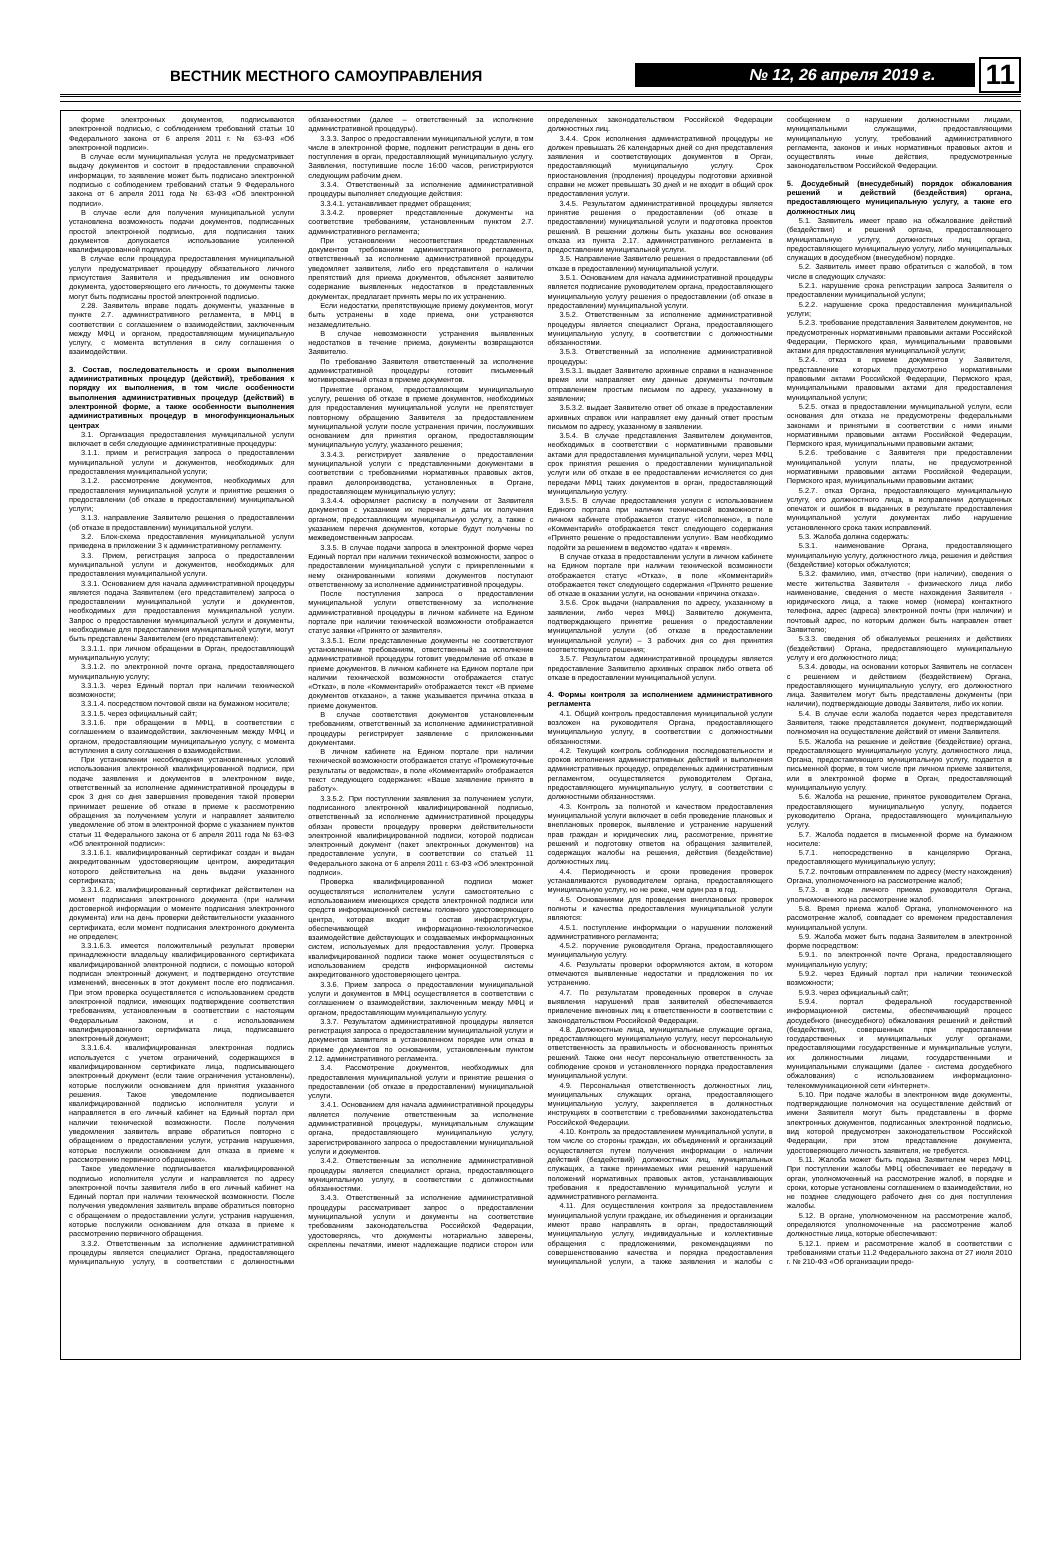ВЕСТНИК МЕСТНОГО САМОУПРАВЛЕНИЯ
№ 12, 26 апреля 2019 г.
11
форме электронных документов, подписываются электронной подписью, с соблюдением требований статьи 10 Федерального закона от 6 апреля 2011 г. № 63-ФЗ «Об электронной подписи».
В случае если муниципальная услуга не предусматривает выдачу документов и состоит в предоставлении справочной информации, то заявление может быть подписано электронной подписью с соблюдением требований статьи 9 Федерального закона от 6 апреля 2011 года № 63-ФЗ «Об электронной подписи».
В случае если для получения муниципальной услуги установлена возможность подачи документов, подписанных простой электронной подписью, для подписания таких документов допускается использование усиленной квалифицированной подписи.
В случае если процедура предоставления муниципальной услуги предусматривает процедуру обязательного личного присутствия Заявителя и предъявления им основного документа, удостоверяющего его личность, то документы также могут быть подписаны простой электронной подписью.
2.28. Заявитель вправе подать документы, указанные в пункте 2.7. административного регламента, в МФЦ в соответствии с соглашением о взаимодействии, заключенным между МФЦ и органом, предоставляющим муниципальную услугу, с момента вступления в силу соглашения о взаимодействии.
3. Состав, последовательность и сроки выполнения административных процедур (действий), требования к порядку их выполнения, в том числе особенности выполнения административных процедур (действий) в электронной форме, а также особенности выполнения административных процедур в многофункциональных центрах
3.1. Организация предоставления муниципальной услуги включает в себя следующие административные процедуры:
3.1.1. прием и регистрация запроса о предоставлении муниципальной услуги и документов, необходимых для предоставления муниципальной услуги;
3.1.2. рассмотрение документов, необходимых для предоставления муниципальной услуги и принятие решения о предоставлении (об отказе в предоставлении) муниципальной услуги;
3.1.3. направление Заявителю решения о предоставлении (об отказе в предоставлении) муниципальной услуги.
3.2. Блок-схема предоставления муниципальной услуги приведена в приложении 3 к административному регламенту.
3.3. Прием, регистрация запроса о предоставлении муниципальной услуги и документов, необходимых для предоставления муниципальной услуги.
3.3.1. Основанием для начала административной процедуры является подача Заявителем (его представителем) запроса о предоставлении муниципальной услуги и документов, необходимых для предоставления муниципальной услуги. Запрос о предоставлении муниципальной услуги и документы, необходимые для предоставления муниципальной услуги, могут быть представлены Заявителем (его представителем):
3.3.1.1. при личном обращении в Орган, предоставляющий муниципальную услугу;
3.3.1.2. по электронной почте органа, предоставляющего муниципальную услугу;
3.3.1.3. через Единый портал при наличии технической возможности;
3.3.1.4. посредством почтовой связи на бумажном носителе;
3.3.1.5. через официальный сайт;
3.3.1.6. при обращении в МФЦ, в соответствии с соглашением о взаимодействии, заключенным между МФЦ и органом, предоставляющим муниципальную услугу, с момента вступления в силу соглашения о взаимодействии.
При установлении несоблюдения установленных условий использования электронной квалифицированной подписи, при подаче заявления и документов в электронном виде, ответственный за исполнение административной процедуры в срок 3 дня со дня завершения проведения такой проверки принимает решение об отказе в приеме к рассмотрению обращения за получением услуги и направляет заявителю уведомление об этом в электронной форме с указанием пунктов статьи 11 Федерального закона от 6 апреля 2011 года № 63-ФЗ «Об электронной подписи»:
3.3.1.6.1. квалифицированный сертификат создан и выдан аккредитованным удостоверяющим центром, аккредитация которого действительна на день выдачи указанного сертификата;
3.3.1.6.2. квалифицированный сертификат действителен на момент подписания электронного документа (при наличии достоверной информации о моменте подписания электронного документа) или на день проверки действительности указанного сертификата, если момент подписания электронного документа не определен;
3.3.1.6.3. имеется положительный результат проверки принадлежности владельцу квалифицированного сертификата квалифицированной электронной подписи, с помощью которой подписан электронный документ, и подтверждено отсутствие изменений, внесенных в этот документ после его подписания. При этом проверка осуществляется с использованием средств электронной подписи, имеющих подтверждение соответствия требованиям, установленным в соответствии с настоящим Федеральным законом, и с использованием квалифицированного сертификата лица, подписавшего электронный документ;
3.3.1.6.4. квалифицированная электронная подпись используется с учетом ограничений, содержащихся в квалифицированном сертификате лица, подписывающего электронный документ (если такие ограничения установлены), которые послужили основанием для принятия указанного решения. Такое уведомление подписывается квалифицированной подписью исполнителя услуги и направляется в его личный кабинет на Единый портал при наличии технической возможности. После получения уведомления заявитель вправе обратиться повторно с обращением о предоставлении услуги, устранив нарушения, которые послужили основанием для отказа в приеме к рассмотрению первичного обращения».
Такое уведомление подписывается квалифицированной подписью исполнителя услуги и направляется по адресу электронной почты заявителя либо в его личный кабинет на Единый портал при наличии технической возможности. После получения уведомления заявитель вправе обратиться повторно с обращением о предоставлении услуги, устранив нарушения, которые послужили основанием для отказа в приеме к рассмотрению первичного обращения.
3.3.2. Ответственным за исполнение административной процедуры является специалист Органа, предоставляющего муниципальную услугу, в соответствии с должностными обязанностями (далее – ответственный за исполнение административной процедуры).
3.3.3. Запрос о предоставлении муниципальной услуги, в том числе в электронной форме, подлежит регистрации в день его поступления в орган, предоставляющий муниципальную услугу. Заявления, поступившие после 16:00 часов, регистрируются следующим рабочим днем.
3.3.4. Ответственный за исполнение административной процедуры выполняет следующие действия:
3.3.4.1. устанавливает предмет обращения;
3.3.4.2. проверяет представленные документы на соответствие требованиям, установленным пунктом 2.7. административного регламента;
При установлении несоответствия представленных документов требованиям административного регламента, ответственный за исполнение административной процедуры уведомляет заявителя, либо его представителя о наличии препятствий для приема документов, объясняет заявителю содержание выявленных недостатков в представленных документах, предлагает принять меры по их устранению.
Если недостатки, препятствующие приему документов, могут быть устранены в ходе приема, они устраняются незамедлительно.
В случае невозможности устранения выявленных недостатков в течение приема, документы возвращаются Заявителю.
По требованию Заявителя ответственный за исполнение административной процедуры готовит письменный мотивированный отказ в приеме документов.
Принятие органом, предоставляющим муниципальную услугу, решения об отказе в приеме документов, необходимых для предоставления муниципальной услуги не препятствует повторному обращению Заявителя за предоставлением муниципальной услуги после устранения причин, послуживших основанием для принятия органом, предоставляющим муниципальную услугу, указанного решения;
3.3.4.3. регистрирует заявление о предоставлении муниципальной услуги с представленными документами в соответствии с требованиями нормативных правовых актов, правил делопроизводства, установленных в Органе, предоставляющем муниципальную услугу;
3.3.4.4. оформляет расписку в получении от Заявителя документов с указанием их перечня и даты их получения органом, предоставляющим муниципальную услугу, а также с указанием перечня документов, которые будут получены по межведомственным запросам.
3.3.5. В случае подачи запроса в электронной форме через Единый портал при наличии технической возможности, запрос о предоставлении муниципальной услуги с прикрепленными к нему сканированными копиями документов поступают ответственному за исполнение административной процедуры.
После поступления запроса о предоставлении муниципальной услуги ответственному за исполнение административной процедуры в личном кабинете на Едином портале при наличии технической возможности отображается статус заявки «Принято от заявителя».
3.3.5.1. Если представленные документы не соответствуют установленным требованиям, ответственный за исполнение административной процедуры готовит уведомление об отказе в приеме документов. В личном кабинете на Едином портале при наличии технической возможности отображается статус «Отказ», в поле «Комментарий» отображается текст «В приеме документов отказано», а также указывается причина отказа в приеме документов.
В случае соответствия документов установленным требованиям, ответственный за исполнение административной процедуры регистрирует заявление с приложенными документами.
В личном кабинете на Едином портале при наличии технической возможности отображается статус «Промежуточные результаты от ведомства», в поле «Комментарий» отображается текст следующего содержания: «Ваше заявление принято в работу».
3.3.5.2. При поступлении заявления за получением услуги, подписанного электронной квалифицированной подписью, ответственный за исполнение административной процедуры обязан провести процедуру проверки действительности электронной квалифицированной подписи, которой подписан электронный документ (пакет электронных документов) на предоставление услуги, в соответствии со статьей 11 Федерального закона от 6 апреля 2011 г. 63-ФЗ «Об электронной подписи».
Проверка квалифицированной подписи может осуществляться исполнителем услуги самостоятельно с использованием имеющихся средств электронной подписи или средств информационной системы головного удостоверяющего центра, которая входит в состав инфраструктуры, обеспечивающей информационно-технологическое взаимодействие действующих и создаваемых информационных систем, используемых для предоставления услуг. Проверка квалифицированной подписи также может осуществляться с использованием средств информационной системы аккредитованного удостоверяющего центра.
3.3.6. Прием запроса о предоставлении муниципальной услуги и документов в МФЦ осуществляется в соответствии с соглашением о взаимодействии, заключенным между МФЦ и органом, предоставляющим муниципальную услугу.
3.3.7. Результатом административной процедуры является регистрация запроса о предоставлении муниципальной услуги и документов заявителя в установленном порядке или отказ в приеме документов по основаниям, установленным пунктом 2.12. административного регламента.
3.4. Рассмотрение документов, необходимых для предоставления муниципальной услуги и принятие решения о предоставлении (об отказе в предоставлении) муниципальной услуги.
3.4.1. Основанием для начала административной процедуры является получение ответственным за исполнение административной процедуры, муниципальным служащим органа, предоставляющего муниципальную услугу, зарегистрированного запроса о предоставлении муниципальной услуги и документов.
3.4.2. Ответственным за исполнение административной процедуры является специалист органа, предоставляющего муниципальную услугу, в соответствии с должностными обязанностями.
3.4.3. Ответственный за исполнение административной процедуры рассматривает запрос о предоставлении муниципальной услуги и документы на соответствие требованиям законодательства Российской Федерации, удостоверяясь, что документы нотариально заверены, скреплены печатями, имеют надлежащие подписи сторон или определенных законодательством Российской Федерации должностных лиц.
3.4.4. Срок исполнения административной процедуры не должен превышать 26 календарных дней со дня представления заявления и соответствующих документов в Орган, предоставляющий муниципальную услугу. Срок приостановления (продления) процедуры подготовки архивной справки не может превышать 30 дней и не входит в общий срок предоставления услуги.
3.4.5. Результатом административной процедуры является принятие решения о предоставлении (об отказе в предоставлении) муниципальной услуги и подготовка проектов решений. В решении должны быть указаны все основания отказа из пункта 2.17. административного регламента в предоставлении муниципальной услуги.
3.5. Направление Заявителю решения о предоставлении (об отказе в предоставлении) муниципальной услуги.
3.5.1. Основанием для начала административной процедуры является подписание руководителем органа, предоставляющего муниципальную услугу решения о предоставлении (об отказе в предоставлении) муниципальной услуги.
3.5.2. Ответственным за исполнение административной процедуры является специалист Органа, предоставляющего муниципальную услугу, в соответствии с должностными обязанностями.
3.5.3. Ответственный за исполнение административной процедуры:
3.5.3.1. выдает Заявителю архивные справки в назначенное время или направляет ему данные документы почтовым отправлением простым письмом по адресу, указанному в заявлении;
3.5.3.2. выдает Заявителю ответ об отказе в предоставлении архивных справок или направляет ему данный ответ простым письмом по адресу, указанному в заявлении.
3.5.4. В случае представления Заявителем документов, необходимых в соответствии с нормативными правовыми актами для предоставления муниципальной услуги, через МФЦ срок принятия решения о предоставлении муниципальной услуги или об отказе в ее предоставлении исчисляется со дня передачи МФЦ таких документов в орган, предоставляющий муниципальную услугу.
3.5.5. В случае предоставления услуги с использованием Единого портала при наличии технической возможности в личном кабинете отображается статус «Исполнено», в поле «Комментарий» отображается текст следующего содержания «Принято решение о предоставлении услуги». Вам необходимо подойти за решением в ведомство «дата» к «время».
В случае отказа в предоставлении услуги в личном кабинете на Едином портале при наличии технической возможности отображается статус «Отказ», в поле «Комментарий» отображается текст следующего содержания «Принято решение об отказе в оказании услуги, на основании «причина отказа».
3.5.6. Срок выдачи (направления по адресу, указанному в заявлении, либо через МФЦ) Заявителю документа, подтверждающего принятие решения о предоставлении муниципальной услуги (об отказе в предоставлении муниципальной услуги) – 3 рабочих дня со дня принятия соответствующего решения;
3.5.7. Результатом административной процедуры является предоставление Заявителю архивных справок либо ответа об отказе в предоставлении муниципальной услуги.
4. Формы контроля за исполнением административного регламента
4.1. Общий контроль предоставления муниципальной услуги возложен на руководителя Органа, предоставляющего муниципальную услугу, в соответствии с должностными обязанностями.
4.2. Текущий контроль соблюдения последовательности и сроков исполнения административных действий и выполнения административных процедур, определенных административным регламентом, осуществляется руководителем Органа, предоставляющего муниципальную услугу, в соответствии с должностными обязанностями.
4.3. Контроль за полнотой и качеством предоставления муниципальной услуги включает в себя проведение плановых и внеплановых проверок, выявление и устранение нарушений прав граждан и юридических лиц, рассмотрение, принятие решений и подготовку ответов на обращения заявителей, содержащих жалобы на решения, действия (бездействие) должностных лиц.
4.4. Периодичность и сроки проведения проверок устанавливаются руководителем органа, предоставляющего муниципальную услугу, но не реже, чем один раз в год.
4.5. Основаниями для проведения внеплановых проверок полноты и качества предоставления муниципальной услуги являются:
4.5.1. поступление информации о нарушении положений административного регламента;
4.5.2. поручение руководителя Органа, предоставляющего муниципальную услугу.
4.6. Результаты проверки оформляются актом, в котором отмечаются выявленные недостатки и предложения по их устранению.
4.7. По результатам проведенных проверок в случае выявления нарушений прав заявителей обеспечивается привлечение виновных лиц к ответственности в соответствии с законодательством Российской Федерации.
4.8. Должностные лица, муниципальные служащие органа, предоставляющего муниципальную услугу, несут персональную ответственность за правильность и обоснованность принятых решений. Также они несут персональную ответственность за соблюдение сроков и установленного порядка предоставления муниципальной услуги.
4.9. Персональная ответственность должностных лиц, муниципальных служащих органа, предоставляющего муниципальную услугу, закрепляется в должностных инструкциях в соответствии с требованиями законодательства Российской Федерации.
4.10. Контроль за предоставлением муниципальной услуги, в том числе со стороны граждан, их объединений и организаций осуществляется путем получения информации о наличии действий (бездействий) должностных лиц, муниципальных служащих, а также принимаемых ими решений нарушений положений нормативных правовых актов, устанавливающих требования к предоставлению муниципальной услуги и административного регламента.
4.11. Для осуществления контроля за предоставлением муниципальной услуги граждане, их объединения и организации имеют право направлять в орган, предоставляющий муниципальную услугу, индивидуальные и коллективные обращения с предложениями, рекомендациями по совершенствованию качества и порядка предоставления муниципальной услуги, а также заявления и жалобы с сообщением о нарушении должностными лицами, муниципальными служащими, предоставляющими муниципальную услугу, требований административного регламента, законов и иных нормативных правовых актов и осуществлять иные действия, предусмотренные законодательством Российской Федерации.
5. Досудебный (внесудебный) порядок обжалования решений и действий (бездействия) органа, предоставляющего муниципальную услугу, а также его должностных лиц
5.1. Заявитель имеет право на обжалование действий (бездействия) и решений органа, предоставляющего муниципальную услугу, должностных лиц органа, предоставляющего муниципальную услугу, либо муниципальных служащих в досудебном (внесудебном) порядке.
5.2. Заявитель имеет право обратиться с жалобой, в том числе в следующих случаях:
5.2.1. нарушение срока регистрации запроса Заявителя о предоставлении муниципальной услуги;
5.2.2. нарушение срока предоставления муниципальной услуги;
5.2.3. требование представления Заявителем документов, не предусмотренных нормативными правовыми актами Российской Федерации, Пермского края, муниципальными правовыми актами для предоставления муниципальной услуги;
5.2.4. отказ в приеме документов у Заявителя, представление которых предусмотрено нормативными правовыми актами Российской Федерации, Пермского края, муниципальными правовыми актами для предоставления муниципальной услуги;
5.2.5. отказ в предоставлении муниципальной услуги, если основания для отказа не предусмотрены федеральными законами и принятыми в соответствии с ними иными нормативными правовыми актами Российской Федерации, Пермского края, муниципальными правовыми актами;
5.2.6. требование с Заявителя при предоставлении муниципальной услуги платы, не предусмотренной нормативными правовыми актами Российской Федерации, Пермского края, муниципальными правовыми актами;
5.2.7. отказ Органа, предоставляющего муниципальную услугу, его должностного лица, в исправлении допущенных опечаток и ошибок в выданных в результате предоставления муниципальной услуги документах либо нарушение установленного срока таких исправлений.
5.3. Жалоба должна содержать:
5.3.1. наименование Органа, предоставляющего муниципальную услугу, должностного лица, решения и действия (бездействие) которых обжалуются;
5.3.2. фамилию, имя, отчество (при наличии), сведения о месте жительства Заявителя - физического лица либо наименование, сведения о месте нахождения Заявителя - юридического лица, а также номер (номера) контактного телефона, адрес (адреса) электронной почты (при наличии) и почтовый адрес, по которым должен быть направлен ответ Заявителю;
5.3.3. сведения об обжалуемых решениях и действиях (бездействии) Органа, предоставляющего муниципальную услугу и его должностного лица;
5.3.4. доводы, на основании которых Заявитель не согласен с решением и действием (бездействием) Органа, предоставляющего муниципальную услугу, его должностного лица. Заявителем могут быть представлены документы (при наличии), подтверждающие доводы Заявителя, либо их копии.
5.4. В случае если жалоба подается через представителя Заявителя, также представляется документ, подтверждающий полномочия на осуществление действий от имени Заявителя.
5.5. Жалоба на решение и действие (бездействие) органа, предоставляющего муниципальную услугу, должностного лица, Органа, предоставляющего муниципальную услугу, подается в письменной форме, в том числе при личном приеме заявителя, или в электронной форме в Орган, предоставляющий муниципальную услугу.
5.6. Жалоба на решение, принятое руководителем Органа, предоставляющего муниципальную услугу, подается руководителю Органа, предоставляющего муниципальную услугу.
5.7. Жалоба подается в письменной форме на бумажном носителе:
5.7.1. непосредственно в канцелярию Органа, предоставляющего муниципальную услугу;
5.7.2. почтовым отправлением по адресу (месту нахождения) Органа, уполномоченного на рассмотрение жалоб;
5.7.3. в ходе личного приема руководителя Органа, уполномоченного на рассмотрение жалоб.
5.8. Время приема жалоб Органа, уполномоченного на рассмотрение жалоб, совпадает со временем предоставления муниципальной услуги.
5.9. Жалоба может быть подана Заявителем в электронной форме посредством:
5.9.1. по электронной почте Органа, предоставляющего муниципальную услугу;
5.9.2. через Единый портал при наличии технической возможности;
5.9.3. через официальный сайт;
5.9.4. портал федеральной государственной информационной системы, обеспечивающий процесс досудебного (внесудебного) обжалования решений и действий (бездействия), совершенных при предоставлении государственных и муниципальных услуг органами, предоставляющими государственные и муниципальные услуги, их должностными лицами, государственными и муниципальными служащими (далее - система досудебного обжалования) с использованием информационно-телекоммуникационной сети «Интернет».
5.10. При подаче жалобы в электронном виде документы, подтверждающие полномочия на осуществление действий от имени Заявителя могут быть представлены в форме электронных документов, подписанных электронной подписью, вид которой предусмотрен законодательством Российской Федерации, при этом представление документа, удостоверяющего личность заявителя, не требуется.
5.11. Жалоба может быть подана Заявителем через МФЦ. При поступлении жалобы МФЦ обеспечивает ее передачу в орган, уполномоченный на рассмотрение жалоб, в порядке и сроки, которые установлены соглашением о взаимодействии, но не позднее следующего рабочего дня со дня поступления жалобы.
5.12. В органе, уполномоченном на рассмотрение жалоб, определяются уполномоченные на рассмотрение жалоб должностные лица, которые обеспечивают:
5.12.1. прием и рассмотрение жалоб в соответствии с требованиями статьи 11.2 Федерального закона от 27 июля 2010 г. № 210-ФЗ «Об организации предо-